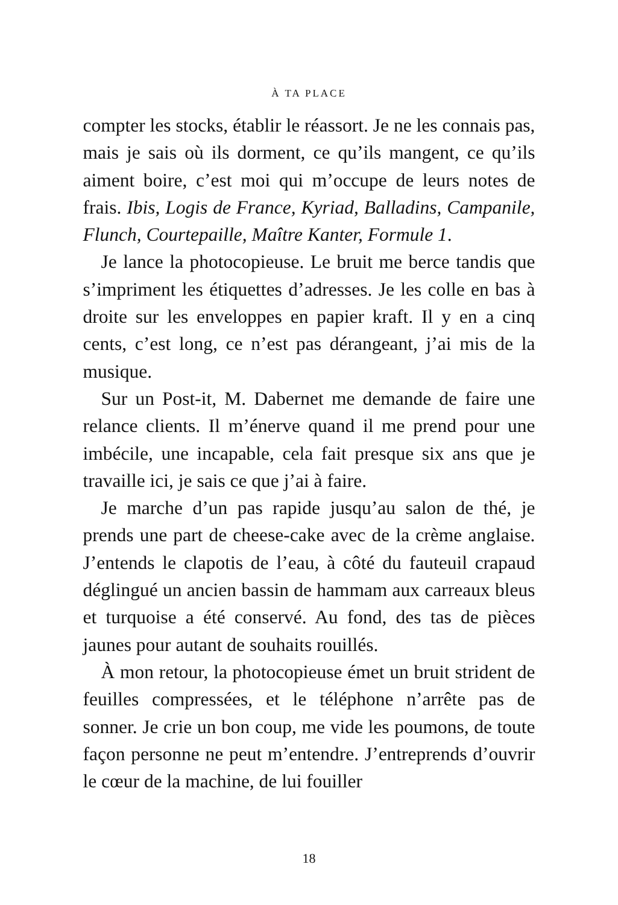À TA PLACE
compter les stocks, établir le réassort. Je ne les connais pas, mais je sais où ils dorment, ce qu’ils mangent, ce qu’ils aiment boire, c’est moi qui m’occupe de leurs notes de frais. Ibis, Logis de France, Kyriad, Balladins, Campanile, Flunch, Courtepaille, Maître Kanter, Formule 1.
Je lance la photocopieuse. Le bruit me berce tandis que s’impriment les étiquettes d’adresses. Je les colle en bas à droite sur les enveloppes en papier kraft. Il y en a cinq cents, c’est long, ce n’est pas dérangeant, j’ai mis de la musique.
Sur un Post-it, M. Dabernet me demande de faire une relance clients. Il m’énerve quand il me prend pour une imbécile, une incapable, cela fait presque six ans que je travaille ici, je sais ce que j’ai à faire.
Je marche d’un pas rapide jusqu’au salon de thé, je prends une part de cheese-cake avec de la crème anglaise. J’entends le clapotis de l’eau, à côté du fauteuil crapaud déglingué un ancien bassin de hammam aux carreaux bleus et turquoise a été conservé. Au fond, des tas de pièces jaunes pour autant de souhaits rouillés.
À mon retour, la photocopieuse émet un bruit strident de feuilles compressées, et le téléphone n’arrête pas de sonner. Je crie un bon coup, me vide les poumons, de toute façon personne ne peut m’entendre. J’entreprends d’ouvrir le cœur de la machine, de lui fouiller
18